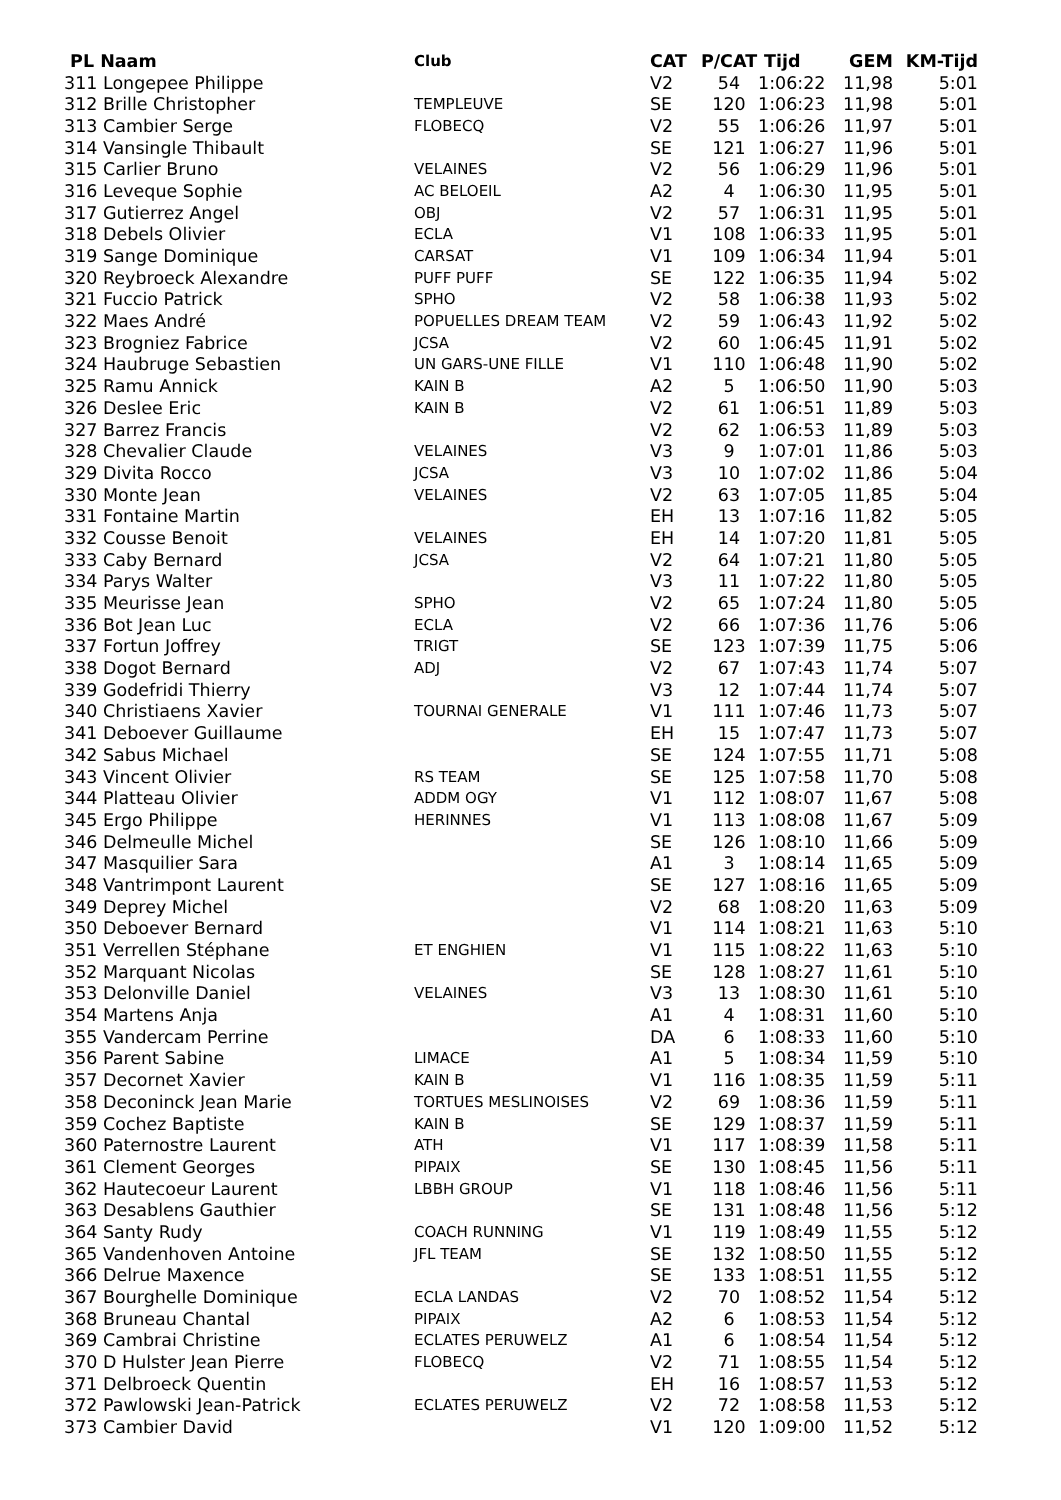| PL Naam | Club | CAT | P/CAT | Tijd | GEM | KM-Tijd |
| --- | --- | --- | --- | --- | --- | --- |
| 311 Longepee Philippe | | V2 | 54 | 1:06:22 | 11,98 | 5:01 |
| 312 Brille Christopher | TEMPLEUVE | SE | 120 | 1:06:23 | 11,98 | 5:01 |
| 313 Cambier Serge | FLOBECQ | V2 | 55 | 1:06:26 | 11,97 | 5:01 |
| 314 Vansingle Thibault | | SE | 121 | 1:06:27 | 11,96 | 5:01 |
| 315 Carlier Bruno | VELAINES | V2 | 56 | 1:06:29 | 11,96 | 5:01 |
| 316 Leveque Sophie | AC BELOEIL | A2 | 4 | 1:06:30 | 11,95 | 5:01 |
| 317 Gutierrez Angel | OBJ | V2 | 57 | 1:06:31 | 11,95 | 5:01 |
| 318 Debels Olivier | ECLA | V1 | 108 | 1:06:33 | 11,95 | 5:01 |
| 319 Sange Dominique | CARSAT | V1 | 109 | 1:06:34 | 11,94 | 5:01 |
| 320 Reybroeck Alexandre | PUFF PUFF | SE | 122 | 1:06:35 | 11,94 | 5:02 |
| 321 Fuccio Patrick | SPHO | V2 | 58 | 1:06:38 | 11,93 | 5:02 |
| 322 Maes André | POPUELLES DREAM TEAM | V2 | 59 | 1:06:43 | 11,92 | 5:02 |
| 323 Brogniez Fabrice | JCSA | V2 | 60 | 1:06:45 | 11,91 | 5:02 |
| 324 Haubruge Sebastien | UN GARS-UNE FILLE | V1 | 110 | 1:06:48 | 11,90 | 5:02 |
| 325 Ramu Annick | KAIN B | A2 | 5 | 1:06:50 | 11,90 | 5:03 |
| 326 Deslee Eric | KAIN B | V2 | 61 | 1:06:51 | 11,89 | 5:03 |
| 327 Barrez Francis | | V2 | 62 | 1:06:53 | 11,89 | 5:03 |
| 328 Chevalier Claude | VELAINES | V3 | 9 | 1:07:01 | 11,86 | 5:03 |
| 329 Divita Rocco | JCSA | V3 | 10 | 1:07:02 | 11,86 | 5:04 |
| 330 Monte Jean | VELAINES | V2 | 63 | 1:07:05 | 11,85 | 5:04 |
| 331 Fontaine Martin | | EH | 13 | 1:07:16 | 11,82 | 5:05 |
| 332 Cousse Benoit | VELAINES | EH | 14 | 1:07:20 | 11,81 | 5:05 |
| 333 Caby Bernard | JCSA | V2 | 64 | 1:07:21 | 11,80 | 5:05 |
| 334 Parys Walter | | V3 | 11 | 1:07:22 | 11,80 | 5:05 |
| 335 Meurisse Jean | SPHO | V2 | 65 | 1:07:24 | 11,80 | 5:05 |
| 336 Bot Jean Luc | ECLA | V2 | 66 | 1:07:36 | 11,76 | 5:06 |
| 337 Fortun Joffrey | TRIGT | SE | 123 | 1:07:39 | 11,75 | 5:06 |
| 338 Dogot Bernard | ADJ | V2 | 67 | 1:07:43 | 11,74 | 5:07 |
| 339 Godefridi Thierry | | V3 | 12 | 1:07:44 | 11,74 | 5:07 |
| 340 Christiaens Xavier | TOURNAI GENERALE | V1 | 111 | 1:07:46 | 11,73 | 5:07 |
| 341 Deboever Guillaume | | EH | 15 | 1:07:47 | 11,73 | 5:07 |
| 342 Sabus Michael | | SE | 124 | 1:07:55 | 11,71 | 5:08 |
| 343 Vincent Olivier | RS TEAM | SE | 125 | 1:07:58 | 11,70 | 5:08 |
| 344 Platteau Olivier | ADDM OGY | V1 | 112 | 1:08:07 | 11,67 | 5:08 |
| 345 Ergo Philippe | HERINNES | V1 | 113 | 1:08:08 | 11,67 | 5:09 |
| 346 Delmeulle Michel | | SE | 126 | 1:08:10 | 11,66 | 5:09 |
| 347 Masquilier Sara | | A1 | 3 | 1:08:14 | 11,65 | 5:09 |
| 348 Vantrimpont Laurent | | SE | 127 | 1:08:16 | 11,65 | 5:09 |
| 349 Deprey Michel | | V2 | 68 | 1:08:20 | 11,63 | 5:09 |
| 350 Deboever Bernard | | V1 | 114 | 1:08:21 | 11,63 | 5:10 |
| 351 Verrellen Stéphane | ET ENGHIEN | V1 | 115 | 1:08:22 | 11,63 | 5:10 |
| 352 Marquant Nicolas | | SE | 128 | 1:08:27 | 11,61 | 5:10 |
| 353 Delonville Daniel | VELAINES | V3 | 13 | 1:08:30 | 11,61 | 5:10 |
| 354 Martens Anja | | A1 | 4 | 1:08:31 | 11,60 | 5:10 |
| 355 Vandercam Perrine | | DA | 6 | 1:08:33 | 11,60 | 5:10 |
| 356 Parent Sabine | LIMACE | A1 | 5 | 1:08:34 | 11,59 | 5:10 |
| 357 Decornet Xavier | KAIN B | V1 | 116 | 1:08:35 | 11,59 | 5:11 |
| 358 Deconinck Jean Marie | TORTUES MESLINOISES | V2 | 69 | 1:08:36 | 11,59 | 5:11 |
| 359 Cochez Baptiste | KAIN B | SE | 129 | 1:08:37 | 11,59 | 5:11 |
| 360 Paternostre Laurent | ATH | V1 | 117 | 1:08:39 | 11,58 | 5:11 |
| 361 Clement Georges | PIPAIX | SE | 130 | 1:08:45 | 11,56 | 5:11 |
| 362 Hautecoeur Laurent | LBBH GROUP | V1 | 118 | 1:08:46 | 11,56 | 5:11 |
| 363 Desablens Gauthier | | SE | 131 | 1:08:48 | 11,56 | 5:12 |
| 364 Santy Rudy | COACH RUNNING | V1 | 119 | 1:08:49 | 11,55 | 5:12 |
| 365 Vandenhoven Antoine | JFL TEAM | SE | 132 | 1:08:50 | 11,55 | 5:12 |
| 366 Delrue Maxence | | SE | 133 | 1:08:51 | 11,55 | 5:12 |
| 367 Bourghelle Dominique | ECLA LANDAS | V2 | 70 | 1:08:52 | 11,54 | 5:12 |
| 368 Bruneau Chantal | PIPAIX | A2 | 6 | 1:08:53 | 11,54 | 5:12 |
| 369 Cambrai Christine | ECLATES PERUWELZ | A1 | 6 | 1:08:54 | 11,54 | 5:12 |
| 370 D Hulster Jean Pierre | FLOBECQ | V2 | 71 | 1:08:55 | 11,54 | 5:12 |
| 371 Delbroeck Quentin | | EH | 16 | 1:08:57 | 11,53 | 5:12 |
| 372 Pawlowski Jean-Patrick | ECLATES PERUWELZ | V2 | 72 | 1:08:58 | 11,53 | 5:12 |
| 373 Cambier David | | V1 | 120 | 1:09:00 | 11,52 | 5:12 |